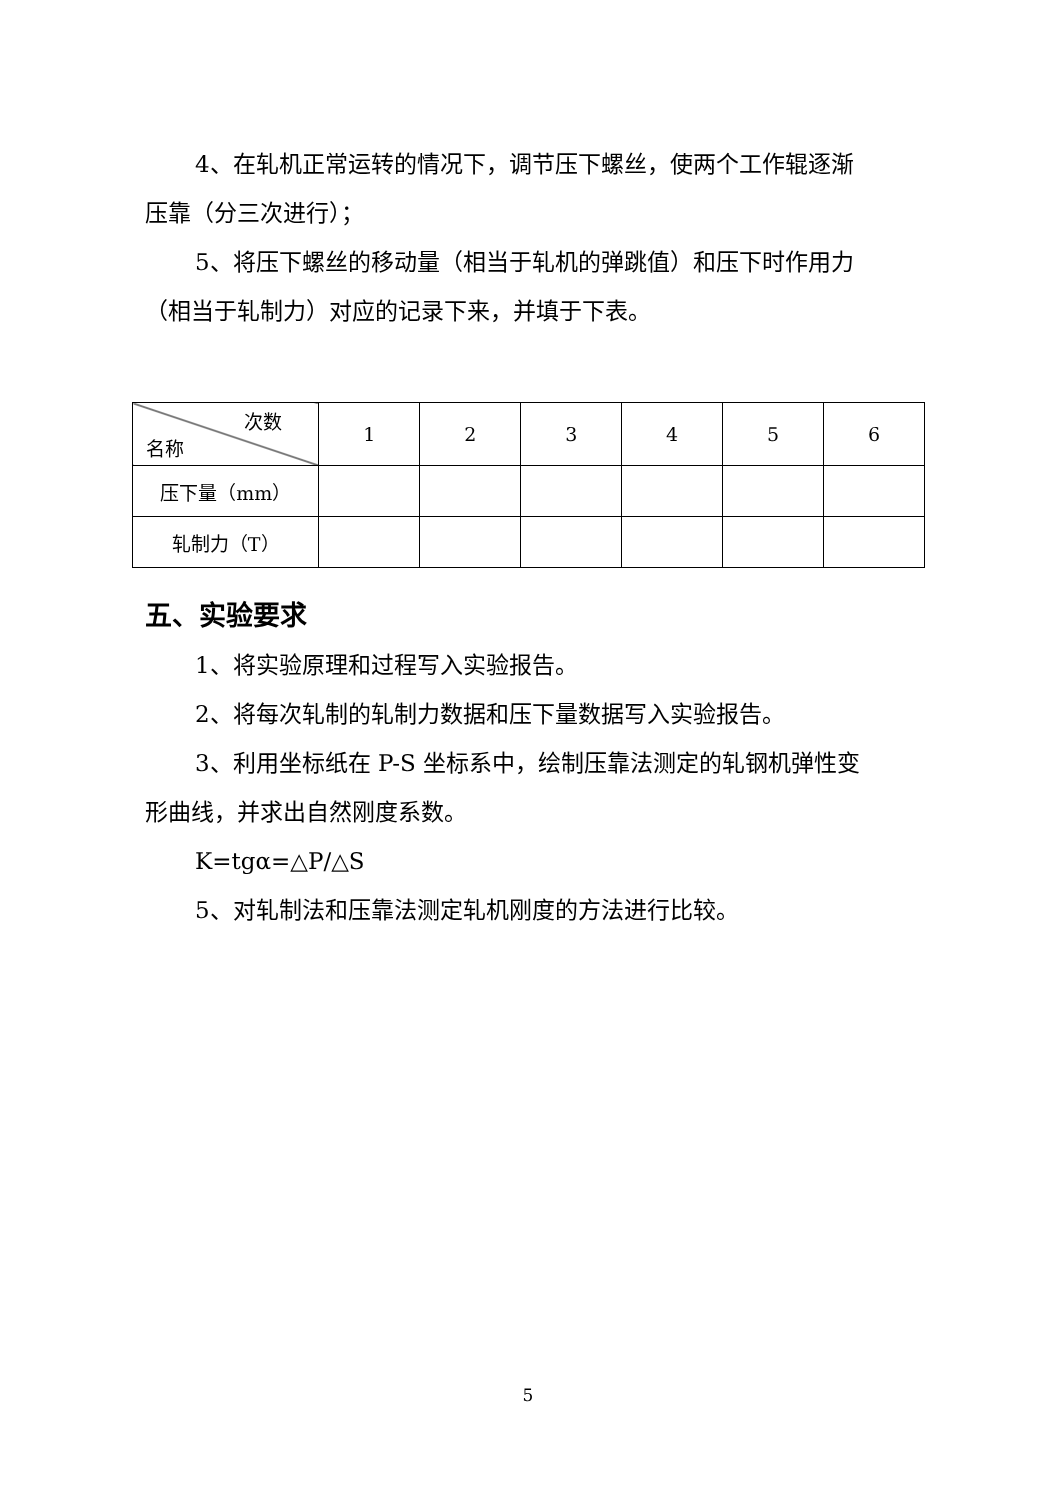4、在轧机正常运转的情况下，调节压下螺丝，使两个工作辊逐渐
压靠（分三次进行）；
5、将压下螺丝的移动量（相当于轧机的弹跳值）和压下时作用力
（相当于轧制力）对应的记录下来，并填于下表。
| 次数 名称 | 1 | 2 | 3 | 4 | 5 | 6 |
| 压下量（mm） | | | | | | |
| 轧制力（T） | | | | | | |
五、实验要求
1、将实验原理和过程写入实验报告。
2、将每次轧制的轧制力数据和压下量数据写入实验报告。
3、利用坐标纸在 P-S 坐标系中，绘制压靠法测定的轧钢机弹性变
形曲线，并求出自然刚度系数。
K=tgα=△P/△S
5、对轧制法和压靠法测定轧机刚度的方法进行比较。
5